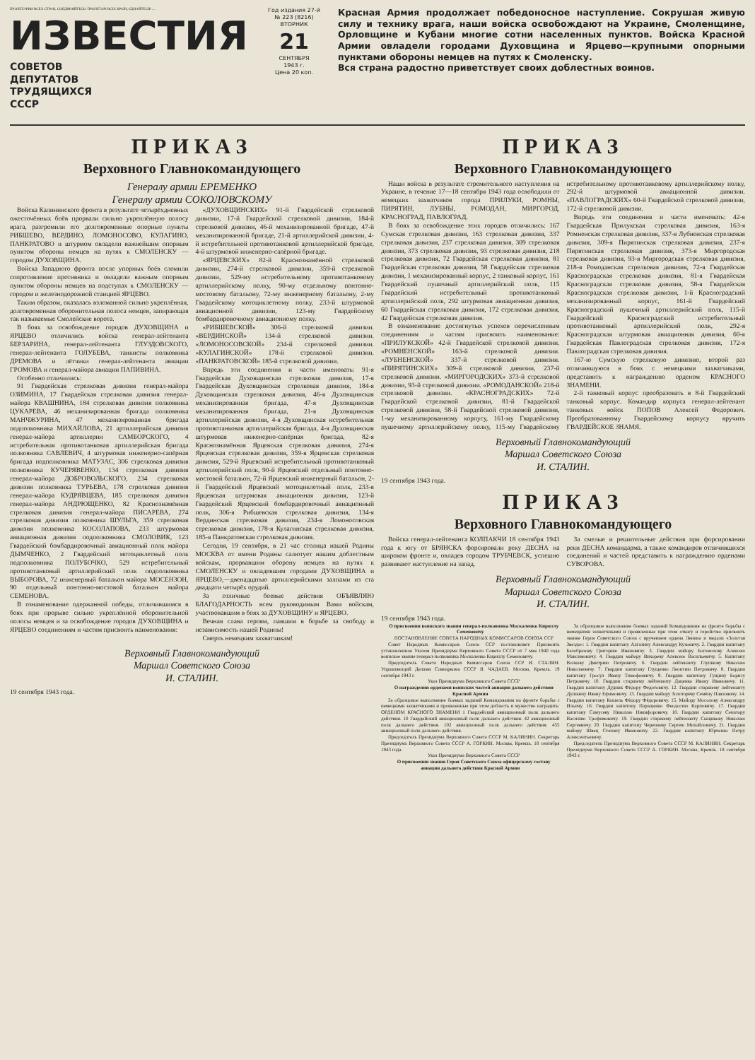ПРОЛЕТАРИИ ВСЕХ СТРАН, СОЕДИНЯЙТЕСЬ! ПРОЛЕТАРІ ВСІХ КРАЇН, ЄДНАЙТЕСЯ! ...
ИЗВЕСТИЯ
СОВЕТОВ
ДЕПУТАТОВ
ТРУДЯЩИХСЯ
СССР
Год издания 27-й
№ 223 (8216)
ВТОРНИК
21
СЕНТЯБРЯ
1943 г.
Цена 20 коп.
Красная Армия продолжает победоносное наступление. Сокрушая живую силу и технику врага, наши войска освобождают на Украине, Смоленщине, Орловщине и Кубани многие сотни населенных пунктов. Войска Красной Армии овладели городами Духовщина и Ярцево—крупными опорными пунктами обороны немцев на путях к Смоленску.
Вся страна радостно приветствует своих доблестных воинов.
ПРИКАЗ
Верховного Главнокомандующего
Генералу армии ЕРЕМЕНКО
Генералу армии СОКОЛОВСКОМУ
Войска Калининского фронта в результате четырёхдневных ожесточённых боёв прорвали сильно укреплённую полосу врага, разгромили его долговременные опорные пункты РИБШЕВО, ВЕРДИНО, ЛОМОНОСОВО, КУЛАГИНО, ПАНКРАТОВО и штурмом овладели важнейшим опорным пунктом обороны немцев на путях к СМОЛЕНСКУ — городом ДУХОВЩИНА.
Войска Западного фронта после упорных боёв сломили сопротивление противника и овладели важным опорным пунктом обороны немцев на подступах к СМОЛЕНСКУ — городом и железнодорожной станцией ЯРЦЕВО.
Таким образом, оказалась взломанной сильно укреплённая, долговременная оборонительная полоса немцев, запирающая так называемые Смолейские ворота.
В боях за освобождение городов ДУХОВЩИНА и ЯРЦЕВО отличились войска генерал-лейтенанта БЕРЗАРИНА, генерал-лейтенанта ГЛУЗДОВСКОГО, генерал-лейтенанта ГОЛУБЕВА, танкисты полковника ДРЕМОВА и лётчики генерал-лейтенанта авиации ГРОМОВА и генерал-майора авиации ПАПИВИНА.
Особенно отличились:
91 Гвардейская стрелковая дивизия генерал-майора ОЗИМИНА, 17 Гвардейская стрелковая дивизия генерал-майора КВАШНИНА, 184 стрелковая дивизия полковника ЦУКАРЕВА, 46 механизированная бригада полковника МАНЧЖУРИНА, 47 механизированная бригада подполковника МИХАЙЛОВА, 21 артиллерийская дивизия генерал-майора артиллерии САМБОРСКОГО, 4 истребительная противотанковая артиллерийская бригада полковника САВЛЕВИЧ, 4 штурмовая инженерно-сапёрная бригада подполковника МАТУЗАС, 306 стрелковая дивизия полковника КУЧЕРЯВЕНКО, 134 стрелковая дивизия генерал-майора ДОБРОВОЛЬСКОГО, 234 стрелковая дивизия полковника ТУРЬЕВА, 178 стрелковая дивизия генерал-майора КУДРЯВЦЕВА, 185 стрелковая дивизия генерал-майора АНДРЮЩЕНКО, 82 Краснознамённая стрелковая дивизия генерал-майора ПИСАРЕВА, 274 стрелковая дивизия полковника ШУЛЬГА, 359 стрелковая дивизия полковника КОСОЛАПОВА, 233 штурмовая авиационная дивизия подполковника СМОЛОВИК, 123 Гвардейский бомбардировочный авиационный полк майора ДЫМЧЕНКО, 2 Гвардейский мотоциклетный полк подполковника ПОЛУБОЧКО, 529 истребительный противотанковый артиллерийский полк подполковника ВЫБОРОВА, 72 инженерный батальон майора МОСЕНЗОН, 90 отдельный понтонно-мостовой батальон майора СЕМЕНОВА.
В ознаменование одержанной победы, отличившимся в боях при прорыве сильно укреплённой оборонительной полосы немцев и за освобождение городов ДУХОВЩИНА и ЯРЦЕВО соединениям и частям присвоить наименования:
«ДУХОВЩИНСКИХ» 91-й Гвардейской стрелковой дивизии, 17-й Гвардейской стрелковой дивизии, 184-й стрелковой дивизии, 46-й механизированной бригаде, 47-й механизированной бригаде, 21-й артиллерийской дивизии, 4-й истребительной противотанковой артиллерийской бригаде, 4-й штурмовой инженерно-сапёрной бригаде.
«ЯРЦЕВСКИХ» 82-й Краснознамённой стрелковой дивизии, 274-й стрелковой дивизии, 359-й стрелковой дивизии, 529-му истребительному противотанковому артиллерийскому полку, 90-му отдельному понтонно-мостовому батальону, 72-му инженерному батальону, 2-му Гвардейскому мотоциклетному полку, 233-й штурмовой авиационной дивизии, 123-му Гвардейскому бомбардировочному авиационному полку.
«РИБШЕВСКОЙ» 306-й стрелковой дивизии. «ВЕРДИНСКОЙ» 134-й стрелковой дивизии. «ЛОМОНОСОВСКОЙ» 234-й стрелковой дивизии. «КУЛАГИНСКОЙ» 178-й стрелковой дивизии. «ПАНКРАТОВСКОЙ» 185-й стрелковой дивизии.
Впредь эти соединения и части именовать: 91-я Гвардейская Духовщинская стрелковая дивизия, 17-я Гвардейская Духовщинская стрелковая дивизия, 184-я Духовщинская стрелковая дивизия, 46-я Духовщинская механизированная бригада, 47-я Духовщинская механизированная бригада, 21-я Духовщинская артиллерийская дивизия, 4-я Духовщинская истребительная противотанковая артиллерийская бригада, 4-я Духовщинская штурмовая инженерно-сапёрная бригада, 82-я Краснознамённая Ярцевская стрелковая дивизия, 274-я Ярцевская стрелковая дивизия, 359-я Ярцевская стрелковая дивизия, 529-й Ярцевский истребительный противотанковый артиллерийский полк, 90-й Ярцевский отдельный понтонно-мостовой батальон, 72-й Ярцевский инженерный батальон, 2-й Гвардейский Ярцевский мотоциклетный полк, 233-я Ярцевская штурмовая авиационная дивизия, 123-й Гвардейский Ярцевский бомбардировочный авиационный полк, 306-я Рибшевская стрелковая дивизия, 134-я Вердинская стрелковая дивизия, 234-я Ломоносовская стрелковая дивизия, 178-я Кулагинская стрелковая дивизия, 185-я Панкратовская стрелковая дивизия.
Сегодня, 19 сентября, в 21 час столица нашей Родины МОСКВА от имени Родины салютует нашим доблестным войскам, прорвавшим оборону немцев на путях к СМОЛЕНСКУ и овладевшим городами ДУХОВЩИНА и ЯРЦЕВО,—двенадцатью артиллерийскими залпами из ста двадцати четырёх орудий.
За отличные боевые действия ОБЪЯВЛЯЮ БЛАГОДАРНОСТЬ всем руководимым Вами войскам, участвовавшим в боях за ДУХОВЩИНУ и ЯРЦЕВО.
Вечная слава героям, павшим в борьбе за свободу и независимость нашей Родины!
Смерть немецким захватчикам!
Верховный Главнокомандующий
Маршал Советского Союза
И. СТАЛИН.
19 сентября 1943 года.
ПРИКАЗ
Верховного Главнокомандующего
Наши войска в результате стремительного наступления на Украине, в течение 17—18 сентября 1943 года освободили от немецких захватчиков города ПРИЛУКИ, РОМНЫ, ПИРЯТИН, ЛУБНЫ, РОМОДАН, МИРГОРОД, КРАСНОГРАД, ПАВЛОГРАД.
В боях за освобождение этих городов отличились: 167 Сумская стрелковая дивизия, 163 стрелковая дивизия, 337 стрелковая дивизия, 237 стрелковая дивизия, 309 стрелковая дивизия, 373 стрелковая дивизия, 93 стрелковая дивизия, 218 стрелковая дивизия, 72 Гвардейская стрелковая дивизия, 81 Гвардейская стрелковая дивизия, 58 Гвардейская стрелковая дивизия, 1 механизированный корпус, 2 танковый корпус, 161 Гвардейский пушечный артиллерийский полк, 115 Гвардейский истребительный противотанковый артиллерийский полк, 292 штурмовая авиационная дивизия, 60 Гвардейская стрелковая дивизия, 172 стрелковая дивизия, 42 Гвардейская стрелковая дивизия.
В ознаменование достигнутых успехов перечисленным соединениям и частям присвоить наименование: «ПРИЛУКСКОЙ» 42-й Гвардейской стрелковой дивизии. «РОМНЕНСКОЙ» 163-й стрелковой дивизии. «ЛУБНЕНСКОЙ» 337-й стрелковой дивизии. «ПИРЯТИНСКИХ» 309-й стрелковой дивизии, 237-й стрелковой дивизии. «МИРГОРОДСКИХ» 373-й стрелковой дивизии, 93-й стрелковой дивизии. «РОМОДАНСКОЙ» 218-й стрелковой дивизии. «КРАСНОГРАДСКИХ» 72-й Гвардейской стрелковой дивизии, 81-й Гвардейской стрелковой дивизии, 58-й Гвардейской стрелковой дивизии, 1-му механизированному корпусу, 161-му Гвардейскому пушечному артиллерийскому полку, 115-му Гвардейскому истребительному противотанковому артиллерийскому полку, 292-й штурмовой авиационной дивизии. «ПАВЛОГРАДСКИХ» 60-й Гвардейской стрелковой дивизии, 172-й стрелковой дивизии.
Впредь эти соединения и части именовать: 42-я Гвардейская Прилукская стрелковая дивизия, 163-я Ромненская стрелковая дивизия, 337-я Лубненская стрелковая дивизия, 309-я Пирятинская стрелковая дивизия, 237-я Пирятинская стрелковая дивизия, 373-я Миргородская стрелковая дивизия, 93-я Миргородская стрелковая дивизия, 218-я Ромоданская стрелковая дивизия, 72-я Гвардейская Красноградская стрелковая дивизия, 81-я Гвардейская Красноградская стрелковая дивизия, 58-я Гвардейская Красноградская стрелковая дивизия, 1-й Красноградский механизированный корпус, 161-й Гвардейский Красноградский пушечный артиллерийский полк, 115-й Гвардейский Красноградский истребительный противотанковый артиллерийский полк, 292-я Красноградская штурмовая авиационная дивизия, 60-я Гвардейская Павлоградская стрелковая дивизия, 172-я Павлоградская стрелковая дивизия.
167-ю Сумскую стрелковую дивизию, второй раз отличившуюся в боях с немецкими захватчиками, представить к награждению орденом КРАСНОГО ЗНАМЕНИ.
2-й танковый корпус преобразовать в 8-й Гвардейский танковый корпус. Командир корпуса генерал-лейтенант танковых войск ПОПОВ Алексей Федорович. Преобразованному Гвардейскому корпусу вручить ГВАРДЕЙСКОЕ ЗНАМЯ.
Верховный Главнокомандующий
Маршал Советского Союза
И. СТАЛИН.
19 сентября 1943 года.
ПРИКАЗ
Верховного Главнокомандующего
Войска генерал-лейтенанта КОЛПАКЧИ 18 сентября 1943 года к югу от БРЯНСКА форсировали реку ДЕСНА на широком фронте и, овладев городом ТРУБЧЕВСК, успешно развивают наступление на запад.
За смелые и решительные действия при форсировании реки ДЕСНА командарма, а также командиров отличившихся соединений и частей представить к награждению орденами СУВОРОВА.
Верховный Главнокомандующий
Маршал Советского Союза
И. СТАЛИН.
19 сентября 1943 года.
О присвоении воинского звания генерал-полковника Москаленко Кириллу Семеновичу
ПОСТАНОВЛЕНИЕ СОВЕТА НАРОДНЫХ КОМИССАРОВ СОЮЗА ССР
Совет Народных Комиссаров Союза ССР постановляет: Присвоить установленное Указом Президиума Верховного Совета СССР от 7 мая 1940 года воинское звание генерал-полковника Москаленко Кириллу Семеновичу.
Председатель Совета Народных Комиссаров Союза ССР И. СТАЛИН. Управляющий Делами Совнаркома СССР Я. ЧАДАЕВ. Москва, Кремль. 19 сентября 1943 г.
Указ Президиума Верховного Совета СССР
О награждении орденами воинских частей авиации дальнего действия Красной Армии
За образцовое выполнение боевых заданий Командования на фронте борьбы с немецкими захватчиками и проявленные при этом доблесть и мужество наградить: ОРДЕНОМ КРАСНОГО ЗНАМЕНИ 1 Гвардейский авиационный полк дальнего действия. 10 Гвардейский авиационный полк дальнего действия. 42 авиационный полк дальнего действия. 102 авиационный полк дальнего действия. 455 авиационный полк дальнего действия.
Председатель Президиума Верховного Совета СССР М. КАЛИНИН. Секретарь Президиума Верховного Совета СССР А. ГОРКИН. Москва, Кремль. 18 сентября 1943 года.
Указ Президиума Верховного Совета СССР
О присвоении звания Героя Советского Союза офицерскому составу авиации дальнего действия Красной Армии
За образцовое выполнение боевых заданий Командования на фронте борьбы с немецкими захватчиками и проявленные при этом отвагу и геройство присвоить звание Героя Советского Союза с вручением ордена Ленина и медали «Золотая Звезда»: 1. Гвардии капитану Алгазину Александру Кузьмичу. 2. Гвардии капитану Безобразову Григорию Ивановичу. 3. Гвардии майору Богомолову Алексею Максимовичу. 4. Гвардии майору Вихореву Алексею Васильевичу. 5. Капитану Волкову Дмитрию Петровичу. 6. Гвардии лейтенанту Глушкову Николаю Николаевичу. 7. Гвардии капитану Глущенко Леонтию Петровичу. 8. Гвардии капитану Гросул Ивану Тимофеевичу. 9. Гвардии капитану Гущину Борису Петровичу. 10. Гвардии старшему лейтенанту Даценко Ивану Ивановичу. 11. Гвардии капитану Дудник Фёдору Федотовичу. 12. Гвардии старшему лейтенанту Душкину Ивану Ефимовичу. 13. Гвардии майору Золотарёву Семёну Павловичу. 14. Гвардии капитану Кошель Фёдору Фёдоровичу. 15. Майору Мосолову Александру Ильичу. 16. Гвардии капитану Паращенко Феодосию Карповичу. 17. Гвардии капитану Самусеву Николаю Никифоровичу. 18. Гвардии капитану Сенатору Василию Трофимовичу. 19. Гвардии старшему лейтенанту Сыщикову Николаю Сергеевичу. 20. Гвардии капитану Черепневу Сергею Михайловичу. 21. Гвардии майору Швец Степану Ивановичу. 22. Гвардии капитану Юрченко Петру Аликсентьевичу.
Председатель Президиума Верховного Совета СССР М. КАЛИНИН. Секретарь Президиума Верховного Совета СССР А. ГОРКИН. Москва, Кремль. 18 сентября 1943 г.